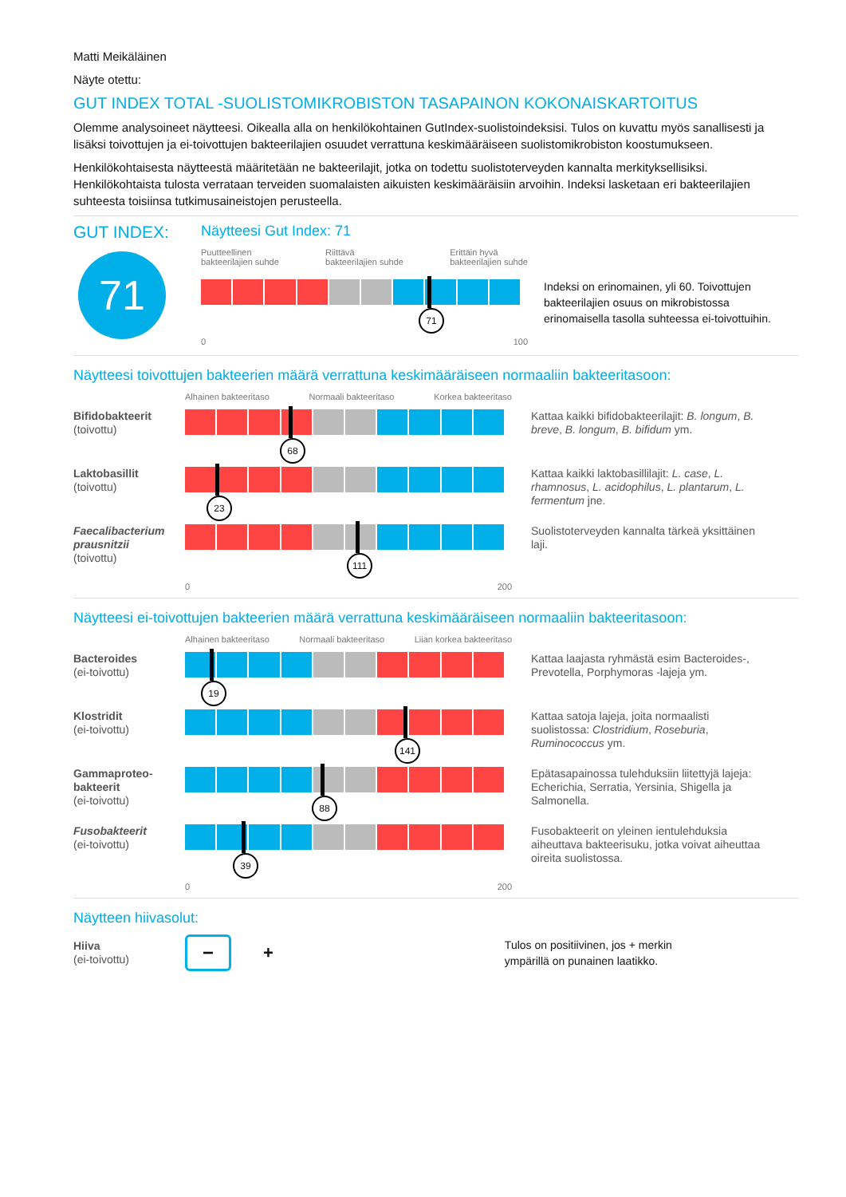Matti Meikäläinen
Näyte otettu:
GUT INDEX TOTAL -SUOLISTOMIKROBISTON TASAPAINON KOKONAISKARTOITUS
Olemme analysoineet näytteesi. Oikealla alla on henkilökohtainen GutIndex-suolistoindeksisi. Tulos on kuvattu myös sanallisesti ja lisäksi toivottujen ja ei-toivottujen bakteerilajien osuudet verrattuna keskimääräiseen suolistomikrobiston koostumukseen.
Henkilökohtaisesta näytteestä määritetään ne bakteerilajit, jotka on todettu suolistoterveyden kannalta merkityksellisiksi. Henkilökohtaista tulosta verrataan terveiden suomalaisten aikuisten keskimääräisiin arvoihin. Indeksi lasketaan eri bakteerilajien suhteesta toisiinsa tutkimusaineistojen perusteella.
GUT INDEX:
71
Näytteesi Gut Index: 71
Puutteellinen
bakteerilajien suhde Riittävä
bakteerilajien suhde Erittäin hyvä
bakteerilajien suhde
71
0 100
Indeksi on erinomainen, yli 60. Toivottujen bakteerilajien osuus on mikrobistossa erinomaisella tasolla suhteessa ei-toivottuihin.
Näytteesi toivottujen bakteerien määrä verrattuna keskimääräiseen normaaliin bakteeritasoon:
Alhainen bakteeritaso Normaali bakteeritaso Korkea bakteeritaso
Bifidobakteerit
(toivottu)
68
Kattaa kaikki bifidobakteerilajit: B. longum, B. breve, B. longum, B. bifidum ym.
Laktobasillit
(toivottu)
23
Kattaa kaikki laktobasillilajit: L. case, L. rhamnosus, L. acidophilus, L. plantarum, L. fermentum jne.
Faecalibacterium prausnitzii
(toivottu)
111
Suolistoterveyden kannalta tärkeä yksittäinen laji.
0 200
Näytteesi ei-toivottujen bakteerien määrä verrattuna keskimääräiseen normaaliin bakteeritasoon:
Alhainen bakteeritaso Normaali bakteeritaso Liian korkea bakteeritaso
Bacteroides
(ei-toivottu)
19
Kattaa laajasta ryhmästä esim Bacteroides-, Prevotella, Porphymoras -lajeja ym.
Klostridit
(ei-toivottu)
141
Kattaa satoja lajeja, joita normaalisti suolistossa: Clostridium, Roseburia, Ruminococcus ym.
Gammaproteo-
bakteerit
(ei-toivottu)
88
Epätasapainossa tulehduksiin liitettyjä lajeja: Echerichia, Serratia, Yersinia, Shigella ja Salmonella.
Fusobakteerit
(ei-toivottu)
39
Fusobakteerit on yleinen ientulehduksia aiheuttava bakteerisuku, jotka voivat aiheuttaa oireita suolistossa.
0 200
Näytteen hiivasolut:
Hiiva
(ei-toivottu)
−
+
Tulos on positiivinen, jos + merkin
ympärillä on punainen laatikko.